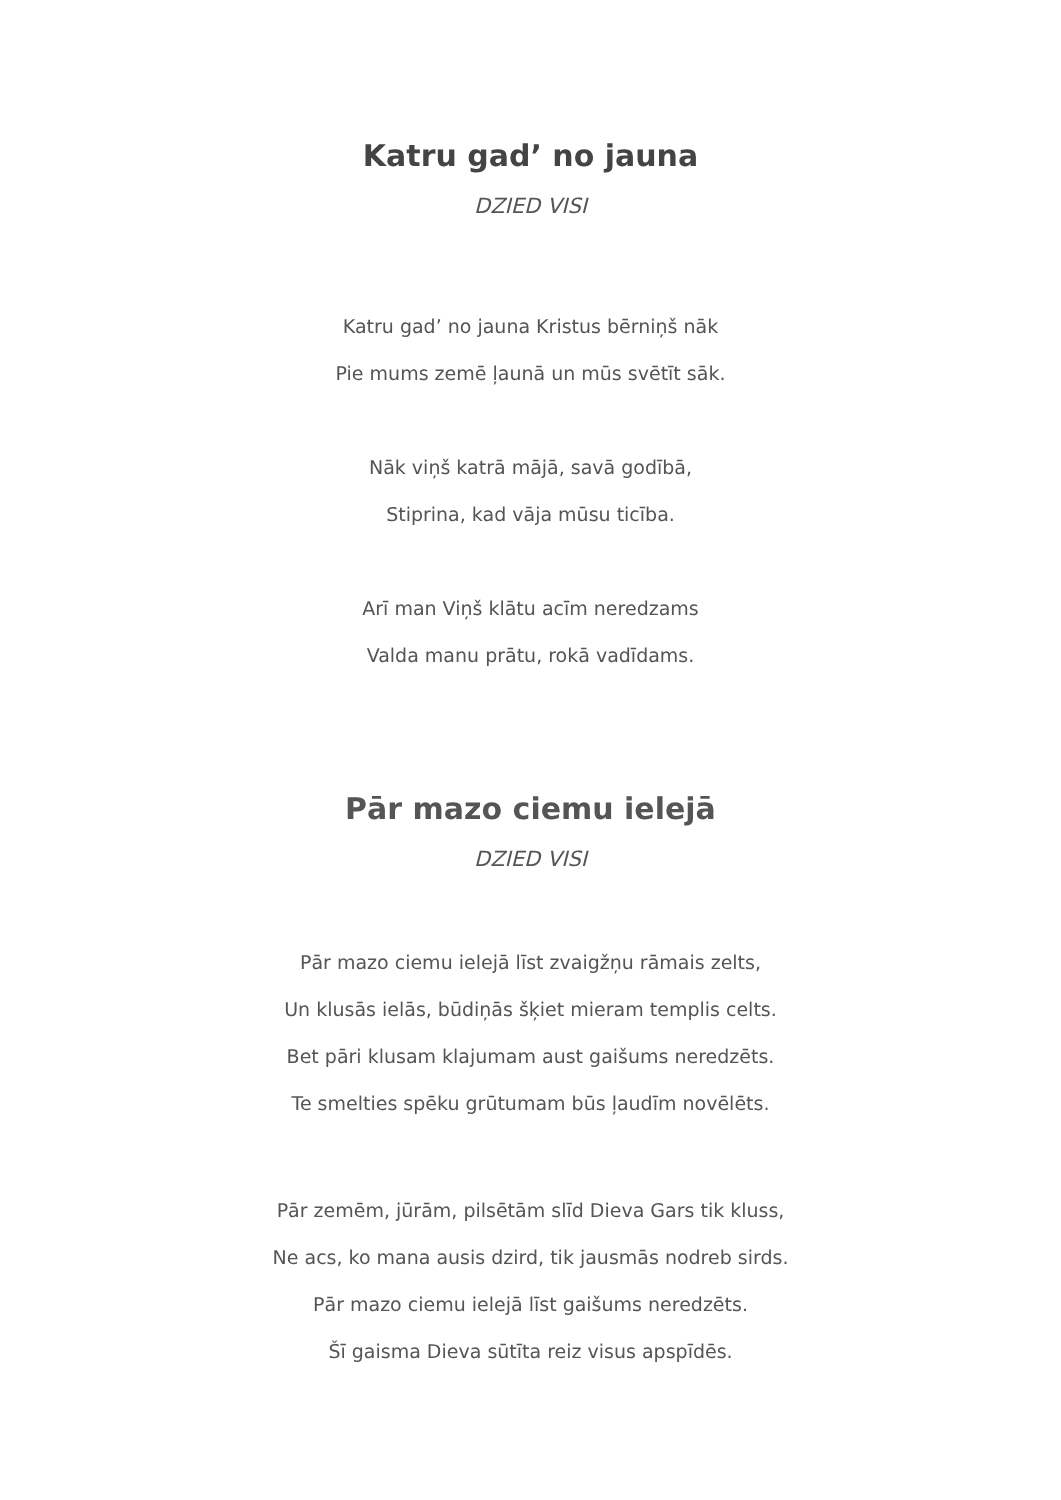Katru gad’ no jauna
DZIED VISI
Katru gad’ no jauna Kristus bērniņš nāk
Pie mums zemē ļaunā un mūs svētīt sāk.
Nāk viņš katrā mājā, savā godībā,
Stiprina, kad vāja mūsu ticība.
Arī man Viņš klātu acīm neredzams
Valda manu prātu, rokā vadīdams.
Pār mazo ciemu ielejā
DZIED VISI
Pār mazo ciemu ielejā līst zvaigžņu rāmais zelts,
Un klusās ielās, būdiņās šķiet mieram templis celts.
Bet pāri klusam klajumam aust gaišums neredzēts.
Te smelties spēku grūtumam būs ļaudīm novēlēts.
Pār zemēm, jūrām, pilsētām slīd Dieva Gars tik kluss,
Ne acs, ko mana ausis dzird, tik jausmās nodreb sirds.
Pār mazo ciemu ielejā līst gaišums neredzēts.
Šī gaisma Dieva sūtīta reiz visus apspīdēs.